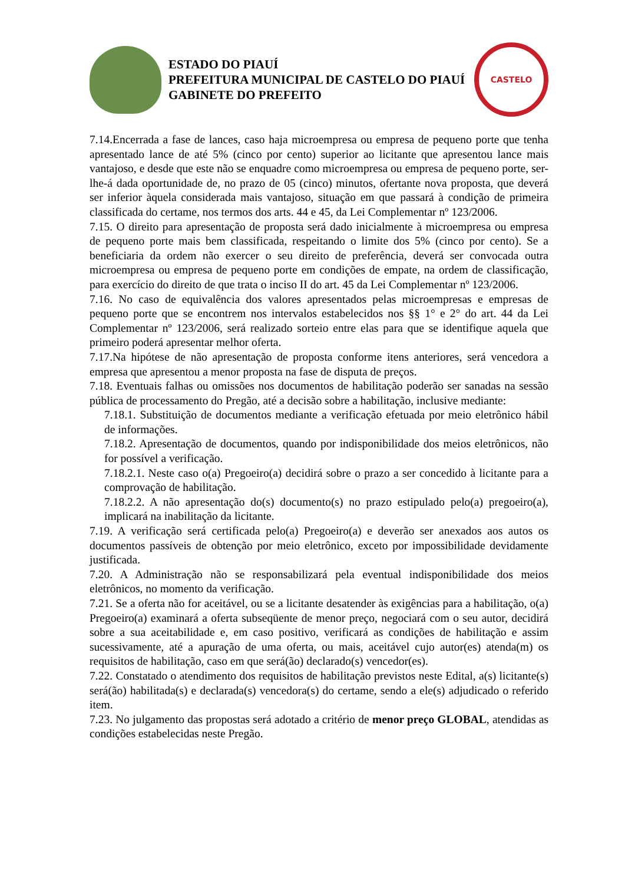ESTADO DO PIAUÍ
PREFEITURA MUNICIPAL DE CASTELO DO PIAUÍ
GABINETE DO PREFEITO
CASTELO
7.14.Encerrada a fase de lances, caso haja microempresa ou empresa de pequeno porte que tenha apresentado lance de até 5% (cinco por cento) superior ao licitante que apresentou lance mais vantajoso, e desde que este não se enquadre como microempresa ou empresa de pequeno porte, ser-lhe-á dada oportunidade de, no prazo de 05 (cinco) minutos, ofertante nova proposta, que deverá ser inferior àquela considerada mais vantajoso, situação em que passará à condição de primeira classificada do certame, nos termos dos arts. 44 e 45, da Lei Complementar nº 123/2006.
7.15. O direito para apresentação de proposta será dado inicialmente à microempresa ou empresa de pequeno porte mais bem classificada, respeitando o limite dos 5% (cinco por cento). Se a beneficiaria da ordem não exercer o seu direito de preferência, deverá ser convocada outra microempresa ou empresa de pequeno porte em condições de empate, na ordem de classificação, para exercício do direito de que trata o inciso II do art. 45 da Lei Complementar nº 123/2006.
7.16. No caso de equivalência dos valores apresentados pelas microempresas e empresas de pequeno porte que se encontrem nos intervalos estabelecidos nos §§ 1° e 2° do art. 44 da Lei Complementar nº 123/2006, será realizado sorteio entre elas para que se identifique aquela que primeiro poderá apresentar melhor oferta.
7.17.Na hipótese de não apresentação de proposta conforme itens anteriores, será vencedora a empresa que apresentou a menor proposta na fase de disputa de preços.
7.18. Eventuais falhas ou omissões nos documentos de habilitação poderão ser sanadas na sessão pública de processamento do Pregão, até a decisão sobre a habilitação, inclusive mediante:
7.18.1. Substituição de documentos mediante a verificação efetuada por meio eletrônico hábil de informações.
7.18.2. Apresentação de documentos, quando por indisponibilidade dos meios eletrônicos, não for possível a verificação.
7.18.2.1. Neste caso o(a) Pregoeiro(a) decidirá sobre o prazo a ser concedido à licitante para a comprovação de habilitação.
7.18.2.2. A não apresentação do(s) documento(s) no prazo estipulado pelo(a) pregoeiro(a), implicará na inabilitação da licitante.
7.19. A verificação será certificada pelo(a) Pregoeiro(a) e deverão ser anexados aos autos os documentos passíveis de obtenção por meio eletrônico, exceto por impossibilidade devidamente justificada.
7.20. A Administração não se responsabilizará pela eventual indisponibilidade dos meios eletrônicos, no momento da verificação.
7.21. Se a oferta não for aceitável, ou se a licitante desatender às exigências para a habilitação, o(a) Pregoeiro(a) examinará a oferta subseqüente de menor preço, negociará com o seu autor, decidirá sobre a sua aceitabilidade e, em caso positivo, verificará as condições de habilitação e assim sucessivamente, até a apuração de uma oferta, ou mais, aceitável cujo autor(es) atenda(m) os requisitos de habilitação, caso em que será(ão) declarado(s) vencedor(es).
7.22. Constatado o atendimento dos requisitos de habilitação previstos neste Edital, a(s) licitante(s) será(ão) habilitada(s) e declarada(s) vencedora(s) do certame, sendo a ele(s) adjudicado o referido item.
7.23. No julgamento das propostas será adotado a critério de menor preço GLOBAL, atendidas as condições estabelecidas neste Pregão.